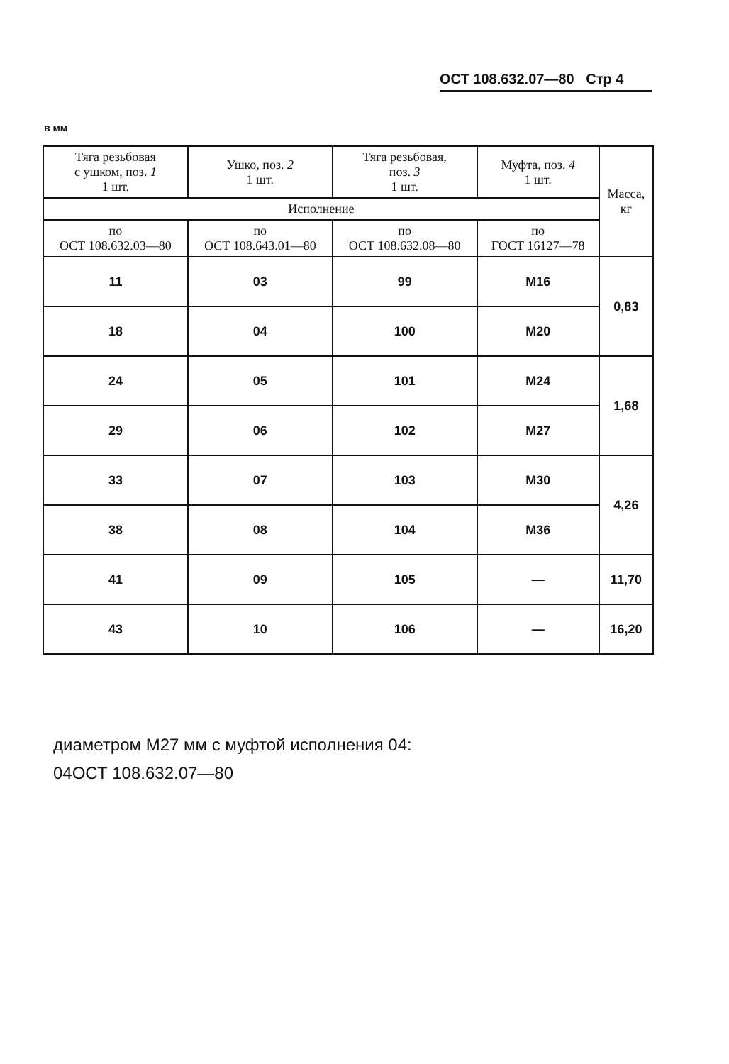ОСТ 108.632.07—80 Стр 4
в мм
| Тяга резьбовая с ушком, поз. 1 1 шт. | Ушко, поз. 2 1 шт. | Тяга резьбовая, поз. 3 1 шт. | Муфта, поз. 4 1 шт. | Масса, кг |
| --- | --- | --- | --- | --- |
| Исполнение | | | | |
| по ОСТ 108.632.03—80 | по ОСТ 108.643.01—80 | по ОСТ 108.632.08—80 | по ГОСТ 16127—78 | |
| 11 | 03 | 99 | М16 | 0,83 |
| 18 | 04 | 100 | М20 | |
| 24 | 05 | 101 | М24 | 1,68 |
| 29 | 06 | 102 | М27 | |
| 33 | 07 | 103 | М30 | 4,26 |
| 38 | 08 | 104 | М36 | |
| 41 | 09 | 105 | — | 11,70 |
| 43 | 10 | 106 | — | 16,20 |
диаметром М27 мм с муфтой исполнения 04:
04ОСТ 108.632.07—80